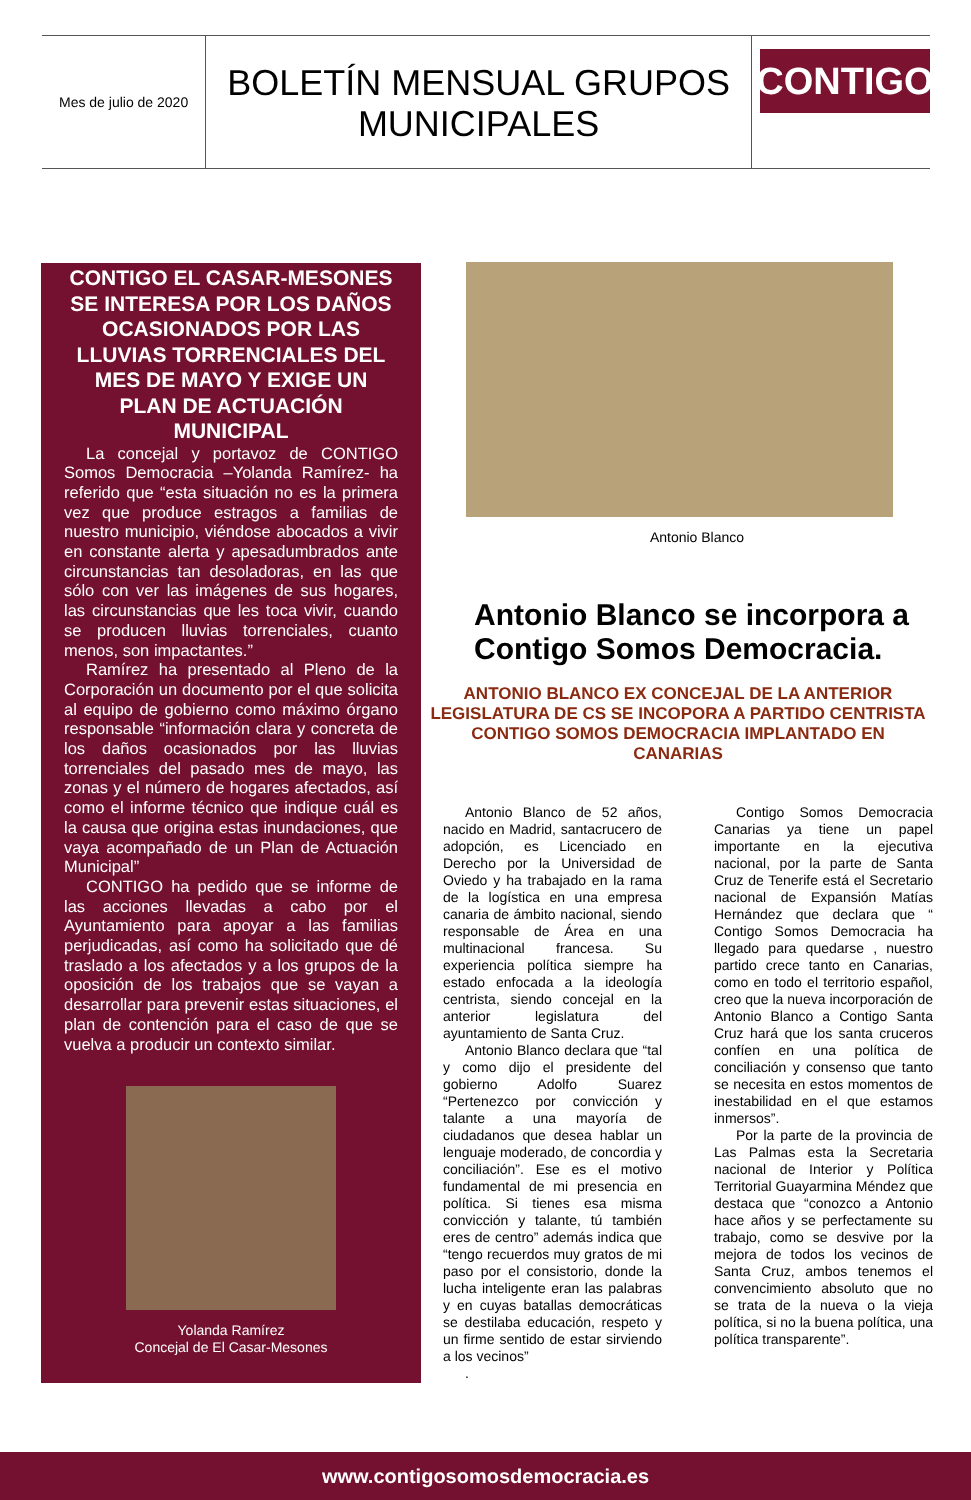Mes de julio de 2020
BOLETÍN MENSUAL GRUPOS MUNICIPALES
CONTIGO
CONTIGO EL CASAR-MESONES SE INTERESA POR LOS DAÑOS OCASIONADOS POR LAS LLUVIAS TORRENCIALES DEL MES DE MAYO Y EXIGE UN PLAN DE ACTUACIÓN MUNICIPAL
La concejal y portavoz de CONTIGO Somos Democracia –Yolanda Ramírez- ha referido que “esta situación no es la primera vez que produce estragos a familias de nuestro municipio, viéndose abocados a vivir en constante alerta y apesadumbrados ante circunstancias tan desoladoras, en las que sólo con ver las imágenes de sus hogares, las circunstancias que les toca vivir, cuando se producen lluvias torrenciales, cuanto menos, son impactantes.”
Ramírez ha presentado al Pleno de la Corporación un documento por el que solicita al equipo de gobierno como máximo órgano responsable “información clara y concreta de los daños ocasionados por las lluvias torrenciales del pasado mes de mayo, las zonas y el número de hogares afectados, así como el informe técnico que indique cuál es la causa que origina estas inundaciones, que vaya acompañado de un Plan de Actuación Municipal”
CONTIGO ha pedido que se informe de las acciones llevadas a cabo por el Ayuntamiento para apoyar a las familias perjudicadas, así como ha solicitado que dé traslado a los afectados y a los grupos de la oposición de los trabajos que se vayan a desarrollar para prevenir estas situaciones, el plan de contención para el caso de que se vuelva a producir un contexto similar.
Yolanda Ramírez
Concejal de El Casar-Mesones
Antonio Blanco
Antonio Blanco se incorpora a Contigo Somos Democracia.
ANTONIO BLANCO EX CONCEJAL DE LA ANTERIOR LEGISLATURA DE CS SE INCOPORA A PARTIDO CENTRISTA CONTIGO SOMOS DEMOCRACIA IMPLANTADO EN CANARIAS
Antonio Blanco de 52 años, nacido en Madrid, santacrucero de adopción, es Licenciado en Derecho por la Universidad de Oviedo y ha trabajado en la rama de la logística en una empresa canaria de ámbito nacional, siendo responsable de Área en una multinacional francesa. Su experiencia política siempre ha estado enfocada a la ideología centrista, siendo concejal en la anterior legislatura del ayuntamiento de Santa Cruz.
Antonio Blanco declara que “tal y como dijo el presidente del gobierno Adolfo Suarez “Pertenezco por convicción y talante a una mayoría de ciudadanos que desea hablar un lenguaje moderado, de concordia y conciliación”. Ese es el motivo fundamental de mi presencia en política. Si tienes esa misma convicción y talante, tú también eres de centro” además indica que “tengo recuerdos muy gratos de mi paso por el consistorio, donde la lucha inteligente eran las palabras y en cuyas batallas democráticas se destilaba educación, respeto y un firme sentido de estar sirviendo a los vecinos”
.
Contigo Somos Democracia Canarias ya tiene un papel importante en la ejecutiva nacional, por la parte de Santa Cruz de Tenerife está el Secretario nacional de Expansión Matías Hernández que declara que “ Contigo Somos Democracia ha llegado para quedarse , nuestro partido crece tanto en Canarias, como en todo el territorio español, creo que la nueva incorporación de Antonio Blanco a Contigo Santa Cruz hará que los santa cruceros confíen en una política de conciliación y consenso que tanto se necesita en estos momentos de inestabilidad en el que estamos inmersos”.
Por la parte de la provincia de Las Palmas esta la Secretaria nacional de Interior y Política Territorial Guayarmina Méndez que destaca que “conozco a Antonio hace años y se perfectamente su trabajo, como se desvive por la mejora de todos los vecinos de Santa Cruz, ambos tenemos el convencimiento absoluto que no se trata de la nueva o la vieja política, si no la buena política, una política transparente”.
www.contigosomosdemocracia.es